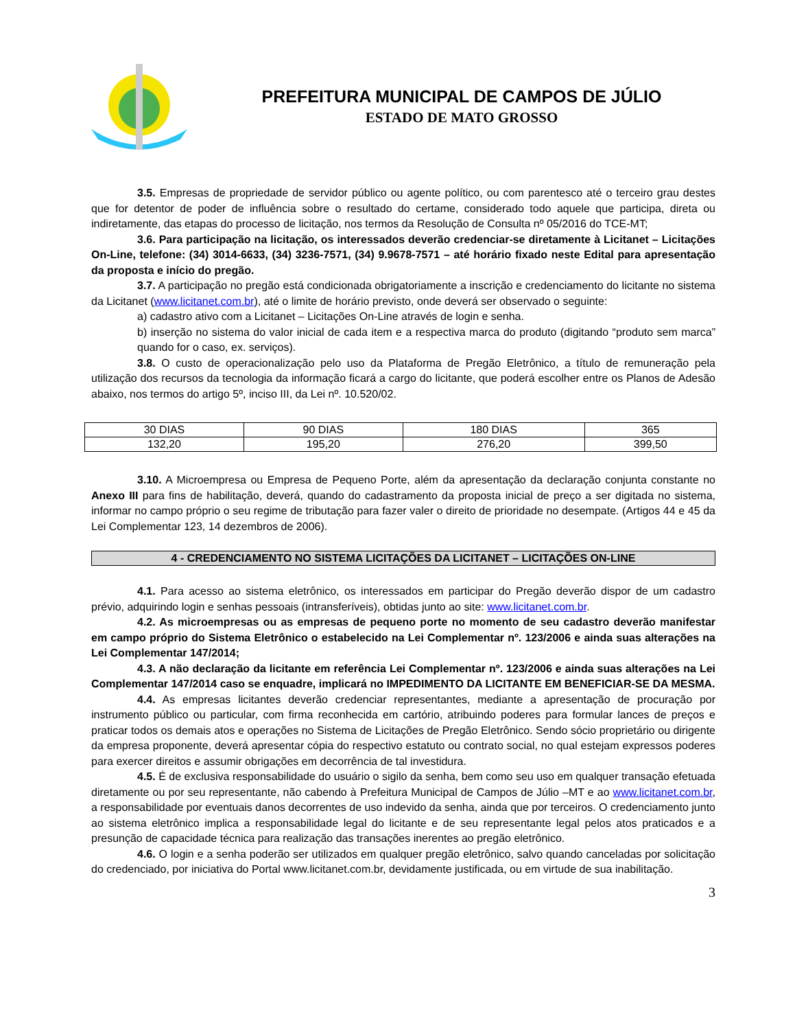PREFEITURA MUNICIPAL DE CAMPOS DE JÚLIO
ESTADO DE MATO GROSSO
3.5. Empresas de propriedade de servidor público ou agente político, ou com parentesco até o terceiro grau destes que for detentor de poder de influência sobre o resultado do certame, considerado todo aquele que participa, direta ou indiretamente, das etapas do processo de licitação, nos termos da Resolução de Consulta nº 05/2016 do TCE-MT;
3.6. Para participação na licitação, os interessados deverão credenciar-se diretamente à Licitanet – Licitações On-Line, telefone: (34) 3014-6633, (34) 3236-7571, (34) 9.9678-7571 – até horário fixado neste Edital para apresentação da proposta e início do pregão.
3.7. A participação no pregão está condicionada obrigatoriamente a inscrição e credenciamento do licitante no sistema da Licitanet (www.licitanet.com.br), até o limite de horário previsto, onde deverá ser observado o seguinte:
a) cadastro ativo com a Licitanet – Licitações On-Line através de login e senha.
b) inserção no sistema do valor inicial de cada item e a respectiva marca do produto (digitando “produto sem marca” quando for o caso, ex. serviços).
3.8. O custo de operacionalização pelo uso da Plataforma de Pregão Eletrônico, a título de remuneração pela utilização dos recursos da tecnologia da informação ficará a cargo do licitante, que poderá escolher entre os Planos de Adesão abaixo, nos termos do artigo 5º, inciso III, da Lei nº. 10.520/02.
| 30 DIAS | 90 DIAS | 180 DIAS | 365 |
| 132,20 | 195,20 | 276,20 | 399,50 |
3.10. A Microempresa ou Empresa de Pequeno Porte, além da apresentação da declaração conjunta constante no Anexo III para fins de habilitação, deverá, quando do cadastramento da proposta inicial de preço a ser digitada no sistema, informar no campo próprio o seu regime de tributação para fazer valer o direito de prioridade no desempate. (Artigos 44 e 45 da Lei Complementar 123, 14 dezembros de 2006).
4 - CREDENCIAMENTO NO SISTEMA LICITAÇÕES DA LICITANET – LICITAÇÕES ON-LINE
4.1. Para acesso ao sistema eletrônico, os interessados em participar do Pregão deverão dispor de um cadastro prévio, adquirindo login e senhas pessoais (intransferíveis), obtidas junto ao site: www.licitanet.com.br.
4.2. As microempresas ou as empresas de pequeno porte no momento de seu cadastro deverão manifestar em campo próprio do Sistema Eletrônico o estabelecido na Lei Complementar nº. 123/2006 e ainda suas alterações na Lei Complementar 147/2014;
4.3. A não declaração da licitante em referência Lei Complementar nº. 123/2006 e ainda suas alterações na Lei Complementar 147/2014 caso se enquadre, implicará no IMPEDIMENTO DA LICITANTE EM BENEFICIAR-SE DA MESMA.
4.4. As empresas licitantes deverão credenciar representantes, mediante a apresentação de procuração por instrumento público ou particular, com firma reconhecida em cartório, atribuindo poderes para formular lances de preços e praticar todos os demais atos e operações no Sistema de Licitações de Pregão Eletrônico. Sendo sócio proprietário ou dirigente da empresa proponente, deverá apresentar cópia do respectivo estatuto ou contrato social, no qual estejam expressos poderes para exercer direitos e assumir obrigações em decorrência de tal investidura.
4.5. É de exclusiva responsabilidade do usuário o sigilo da senha, bem como seu uso em qualquer transação efetuada diretamente ou por seu representante, não cabendo à Prefeitura Municipal de Campos de Júlio –MT e ao www.licitanet.com.br, a responsabilidade por eventuais danos decorrentes de uso indevido da senha, ainda que por terceiros. O credenciamento junto ao sistema eletrônico implica a responsabilidade legal do licitante e de seu representante legal pelos atos praticados e a presunção de capacidade técnica para realização das transações inerentes ao pregão eletrônico.
4.6. O login e a senha poderão ser utilizados em qualquer pregão eletrônico, salvo quando canceladas por solicitação do credenciado, por iniciativa do Portal www.licitanet.com.br, devidamente justificada, ou em virtude de sua inabilitação.
3